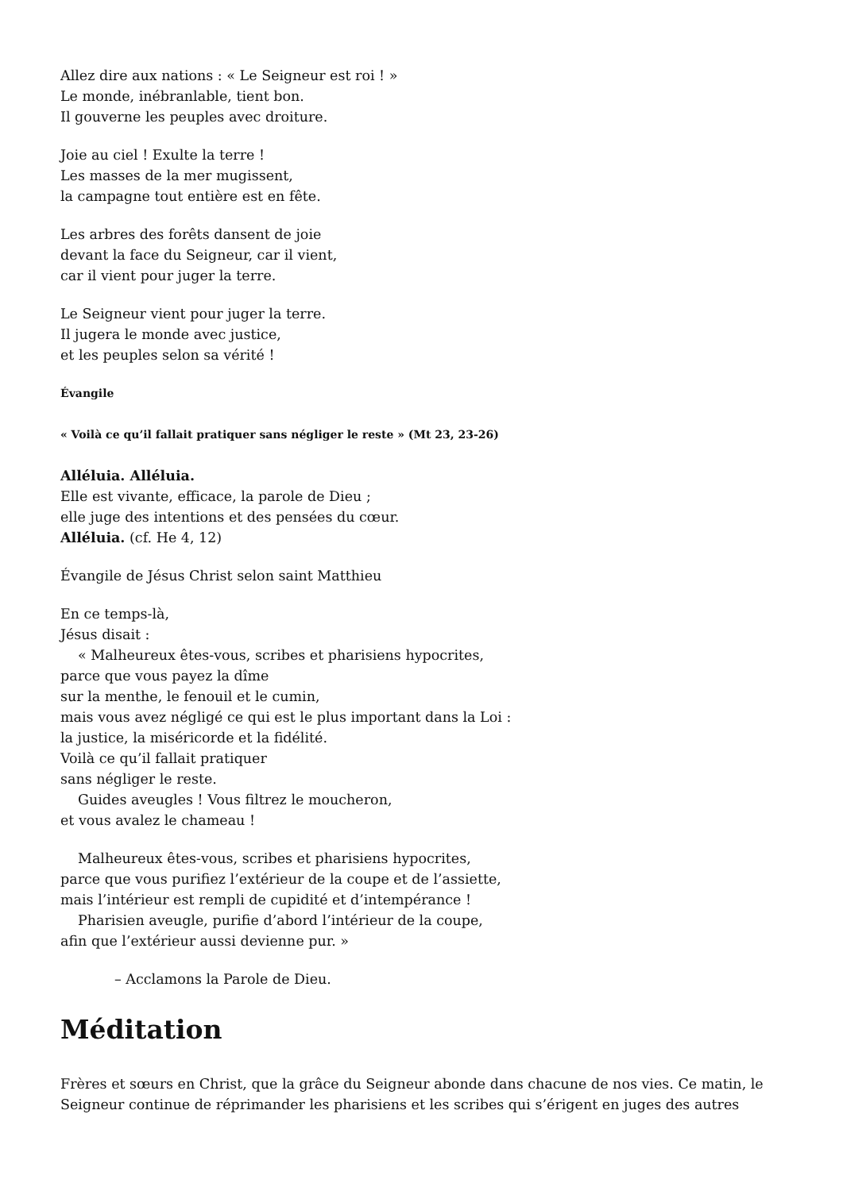Allez dire aux nations : « Le Seigneur est roi ! »
Le monde, inébranlable, tient bon.
Il gouverne les peuples avec droiture.
Joie au ciel ! Exulte la terre !
Les masses de la mer mugissent,
la campagne tout entière est en fête.
Les arbres des forêts dansent de joie
devant la face du Seigneur, car il vient,
car il vient pour juger la terre.
Le Seigneur vient pour juger la terre.
Il jugera le monde avec justice,
et les peuples selon sa vérité !
Évangile
« Voilà ce qu’il fallait pratiquer sans négliger le reste » (Mt 23, 23-26)
Alléluia. Alléluia.
Elle est vivante, efficace, la parole de Dieu ;
elle juge des intentions et des pensées du cœur.
Alléluia. (cf. He 4, 12)
Évangile de Jésus Christ selon saint Matthieu
En ce temps-là,
Jésus disait :
« Malheureux êtes-vous, scribes et pharisiens hypocrites,
parce que vous payez la dîme
sur la menthe, le fenouil et le cumin,
mais vous avez négligé ce qui est le plus important dans la Loi :
la justice, la miséricorde et la fidélité.
Voilà ce qu’il fallait pratiquer
sans négliger le reste.
Guides aveugles ! Vous filtrez le moucheron,
et vous avalez le chameau !
Malheureux êtes-vous, scribes et pharisiens hypocrites,
parce que vous purifiez l’extérieur de la coupe et de l’assiette,
mais l’intérieur est rempli de cupidité et d’intempérance !
Pharisien aveugle, purifie d’abord l’intérieur de la coupe,
afin que l’extérieur aussi devienne pur. »
– Acclamons la Parole de Dieu.
Méditation
Frères et sœurs en Christ, que la grâce du Seigneur abonde dans chacune de nos vies. Ce matin, le Seigneur continue de réprimander les pharisiens et les scribes qui s’érigent en juges des autres